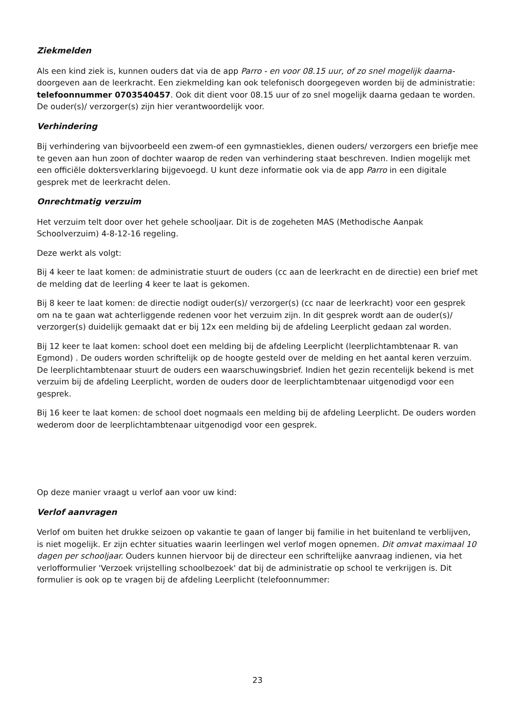Ziekmelden
Als een kind ziek is, kunnen ouders dat via de app Parro - en voor 08.15 uur, of zo snel mogelijk daarna- doorgeven aan de leerkracht. Een ziekmelding kan ook telefonisch doorgegeven worden bij de administratie: telefoonnummer 0703540457. Ook dit dient voor 08.15 uur of zo snel mogelijk daarna gedaan te worden. De ouder(s)/ verzorger(s) zijn hier verantwoordelijk voor.
Verhindering
Bij verhindering van bijvoorbeeld een zwem-of een gymnastiekles, dienen ouders/ verzorgers een briefje mee te geven aan hun zoon of dochter waarop de reden van verhindering staat beschreven. Indien mogelijk met een officiële doktersverklaring bijgevoegd. U kunt deze informatie ook via de app Parro in een digitale gesprek met de leerkracht delen.
Onrechtmatig verzuim
Het verzuim telt door over het gehele schooljaar. Dit is de zogeheten MAS (Methodische Aanpak Schoolverzuim) 4-8-12-16 regeling.
Deze werkt als volgt:
Bij 4 keer te laat komen: de administratie stuurt de ouders (cc aan de leerkracht en de directie) een brief met de melding dat de leerling 4 keer te laat is gekomen.
Bij 8 keer te laat komen: de directie nodigt ouder(s)/ verzorger(s) (cc naar de leerkracht) voor een gesprek om na te gaan wat achterliggende redenen voor het verzuim zijn. In dit gesprek wordt aan de ouder(s)/ verzorger(s) duidelijk gemaakt dat er bij 12x een melding bij de afdeling Leerplicht gedaan zal worden.
Bij 12 keer te laat komen: school doet een melding bij de afdeling Leerplicht (leerplichtambtenaar R. van Egmond) . De ouders worden schriftelijk op de hoogte gesteld over de melding en het aantal keren verzuim. De leerplichtambtenaar stuurt de ouders een waarschuwingsbrief. Indien het gezin recentelijk bekend is met verzuim bij de afdeling Leerplicht, worden de ouders door de leerplichtambtenaar uitgenodigd voor een gesprek.
Bij 16 keer te laat komen: de school doet nogmaals een melding bij de afdeling Leerplicht. De ouders worden wederom door de leerplichtambtenaar uitgenodigd voor een gesprek.
Op deze manier vraagt u verlof aan voor uw kind:
Verlof aanvragen
Verlof om buiten het drukke seizoen op vakantie te gaan of langer bij familie in het buitenland te verblijven, is niet mogelijk. Er zijn echter situaties waarin leerlingen wel verlof mogen opnemen. Dit omvat maximaal 10 dagen per schooljaar. Ouders kunnen hiervoor bij de directeur een schriftelijke aanvraag indienen, via het verlofformulier 'Verzoek vrijstelling schoolbezoek' dat bij de administratie op school te verkrijgen is. Dit formulier is ook op te vragen bij de afdeling Leerplicht (telefoonnummer:
23